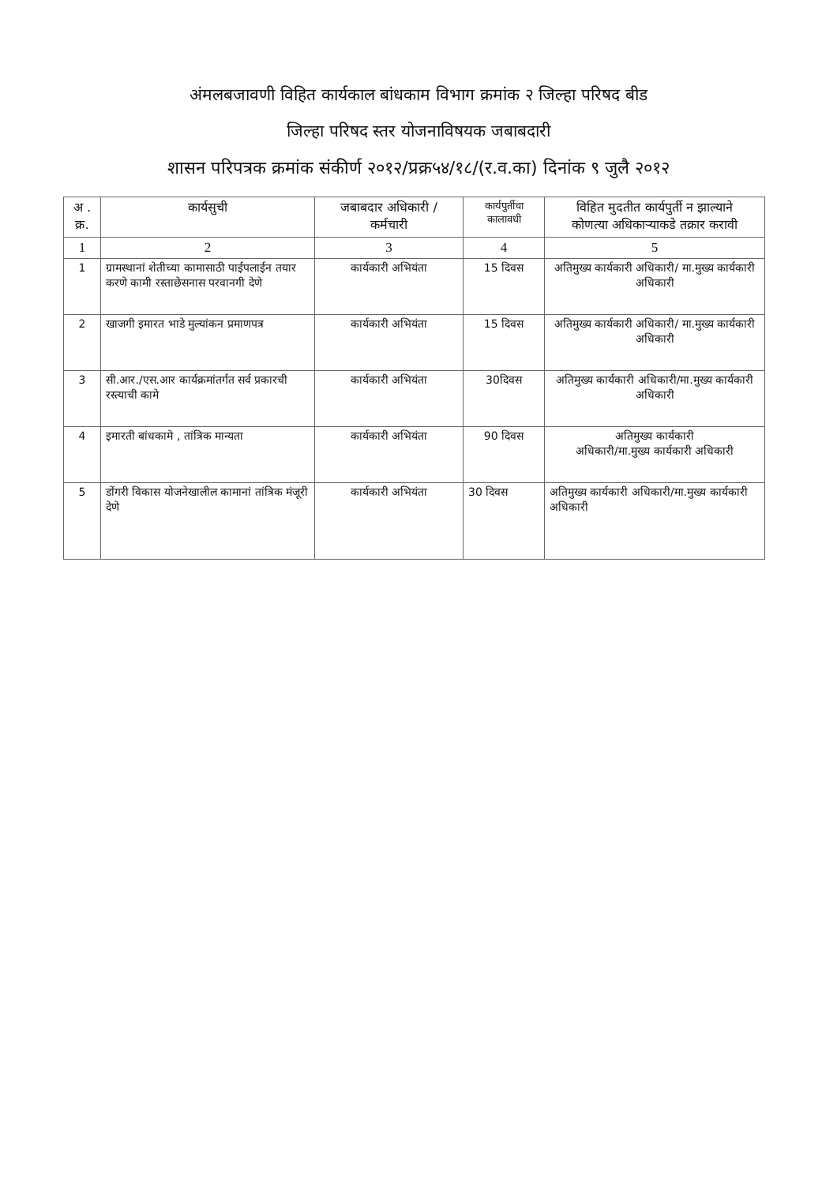अंमलबजावणी विहित कार्यकाल बांधकाम विभाग क्रमांक २ जिल्हा परिषद बीड
जिल्हा परिषद स्तर योजनाविषयक जबाबदारी
शासन परिपत्रक क्रमांक संकीर्ण २०१२/प्रक्र५४/१८/(र.व.का) दिनांक ९ जुलै २०१२
| अ . क्र. | कार्यसुची | जबाबदार अधिकारी / कर्मचारी | कार्यपुर्तीचा कालावधी | विहित मुदतीत कार्यपुर्ती न झाल्याने कोणत्या अधिकाऱ्याकडे तक्रार करावी |
| --- | --- | --- | --- | --- |
| 1 | 2 | 3 | 4 | 5 |
| 1 | ग्रामस्थानां शेतीच्या कामासाठी पाईपलाईन तयार करणे कामी रस्ताछेसनास परवानगी देणे | कार्यकारी अभियंता | 15 दिवस | अतिमुख्य कार्यकारी अधिकारी/ मा.मुख्य कार्यकारी अधिकारी |
| 2 | खाजगी इमारत भाडे मुल्यांकन प्रमाणपत्र | कार्यकारी अभियंता | 15 दिवस | अतिमुख्य कार्यकारी अधिकारी/ मा.मुख्य कार्यकारी अधिकारी |
| 3 | सी.आर./एस.आर कार्यक्रमांतर्गत सर्व प्रकारची रस्त्याची कामे | कार्यकारी अभियंता | 30दिवस | अतिमुख्य कार्यकारी अधिकारी/मा.मुख्य कार्यकारी अधिकारी |
| 4 | इमारती बांधकामे , तांत्रिक मान्यता | कार्यकारी अभियंता | 90 दिवस | अतिमुख्य कार्यकारी अधिकारी/मा.मुख्य कार्यकारी अधिकारी |
| 5 | डोंगरी विकास योजनेखालील कामानां तांत्रिक मंजूरी देणे | कार्यकारी अभियंता | 30 दिवस | अतिमुख्य कार्यकारी अधिकारी/मा.मुख्य कार्यकारी अधिकारी |